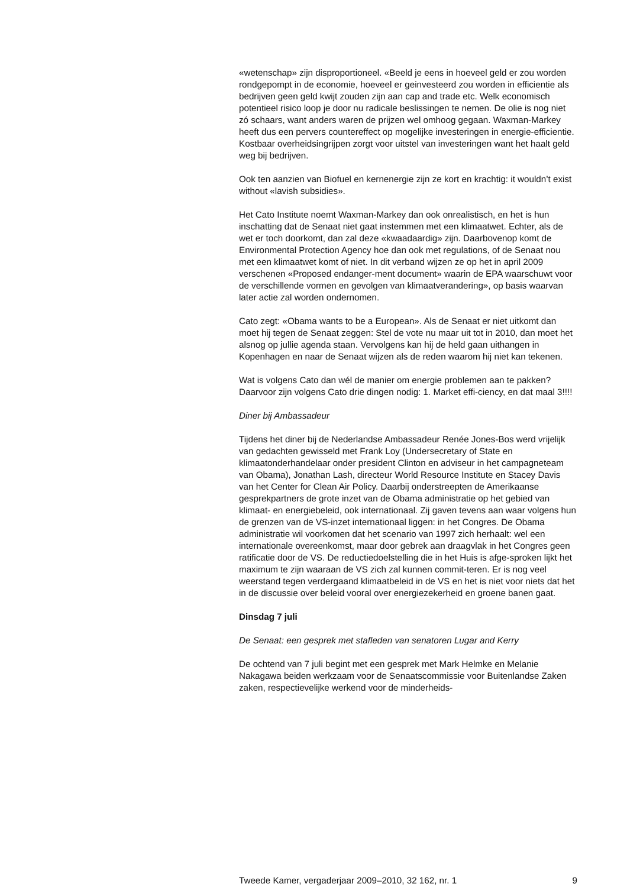«wetenschap» zijn disproportioneel. «Beeld je eens in hoeveel geld er zou worden rondgepompt in de economie, hoeveel er geinvesteerd zou worden in efficientie als bedrijven geen geld kwijt zouden zijn aan cap and trade etc. Welk economisch potentieel risico loop je door nu radicale beslissingen te nemen. De olie is nog niet zó schaars, want anders waren de prijzen wel omhoog gegaan. Waxman-Markey heeft dus een pervers countereffect op mogelijke investeringen in energie-efficientie. Kostbaar overheidsingrijpen zorgt voor uitstel van investeringen want het haalt geld weg bij bedrijven.
Ook ten aanzien van Biofuel en kernenergie zijn ze kort en krachtig: it wouldn’t exist without «lavish subsidies».
Het Cato Institute noemt Waxman-Markey dan ook onrealistisch, en het is hun inschatting dat de Senaat niet gaat instemmen met een klimaatwet. Echter, als de wet er toch doorkomt, dan zal deze «kwaadaardig» zijn. Daarbovenop komt de Environmental Protection Agency hoe dan ook met regulations, of de Senaat nou met een klimaatwet komt of niet. In dit verband wijzen ze op het in april 2009 verschenen «Proposed endanger-ment document» waarin de EPA waarschuwt voor de verschillende vormen en gevolgen van klimaatverandering», op basis waarvan later actie zal worden ondernomen.
Cato zegt: «Obama wants to be a European». Als de Senaat er niet uitkomt dan moet hij tegen de Senaat zeggen: Stel de vote nu maar uit tot in 2010, dan moet het alsnog op jullie agenda staan. Vervolgens kan hij de held gaan uithangen in Kopenhagen en naar de Senaat wijzen als de reden waarom hij niet kan tekenen.
Wat is volgens Cato dan wél de manier om energie problemen aan te pakken? Daarvoor zijn volgens Cato drie dingen nodig: 1. Market effi-ciency, en dat maal 3!!!!
Diner bij Ambassadeur
Tijdens het diner bij de Nederlandse Ambassadeur Renée Jones-Bos werd vrijelijk van gedachten gewisseld met Frank Loy (Undersecretary of State en klimaatonderhandelaar onder president Clinton en adviseur in het campagneteam van Obama), Jonathan Lash, directeur World Resource Institute en Stacey Davis van het Center for Clean Air Policy. Daarbij onderstreepten de Amerikaanse gesprekpartners de grote inzet van de Obama administratie op het gebied van klimaat- en energiebeleid, ook internationaal. Zij gaven tevens aan waar volgens hun de grenzen van de VS-inzet internationaal liggen: in het Congres. De Obama administratie wil voorkomen dat het scenario van 1997 zich herhaalt: wel een internationale overeenkomst, maar door gebrek aan draagvlak in het Congres geen ratificatie door de VS. De reductiedoelstelling die in het Huis is afge-sproken lijkt het maximum te zijn waaraan de VS zich zal kunnen commit-teren. Er is nog veel weerstand tegen verdergaand klimaatbeleid in de VS en het is niet voor niets dat het in de discussie over beleid vooral over energiezekerheid en groene banen gaat.
Dinsdag 7 juli
De Senaat: een gesprek met stafleden van senatoren Lugar and Kerry
De ochtend van 7 juli begint met een gesprek met Mark Helmke en Melanie Nakagawa beiden werkzaam voor de Senaatscommissie voor Buitenlandse Zaken zaken, respectievelijke werkend voor de minderheids-
Tweede Kamer, vergaderjaar 2009–2010, 32 162, nr. 1 9